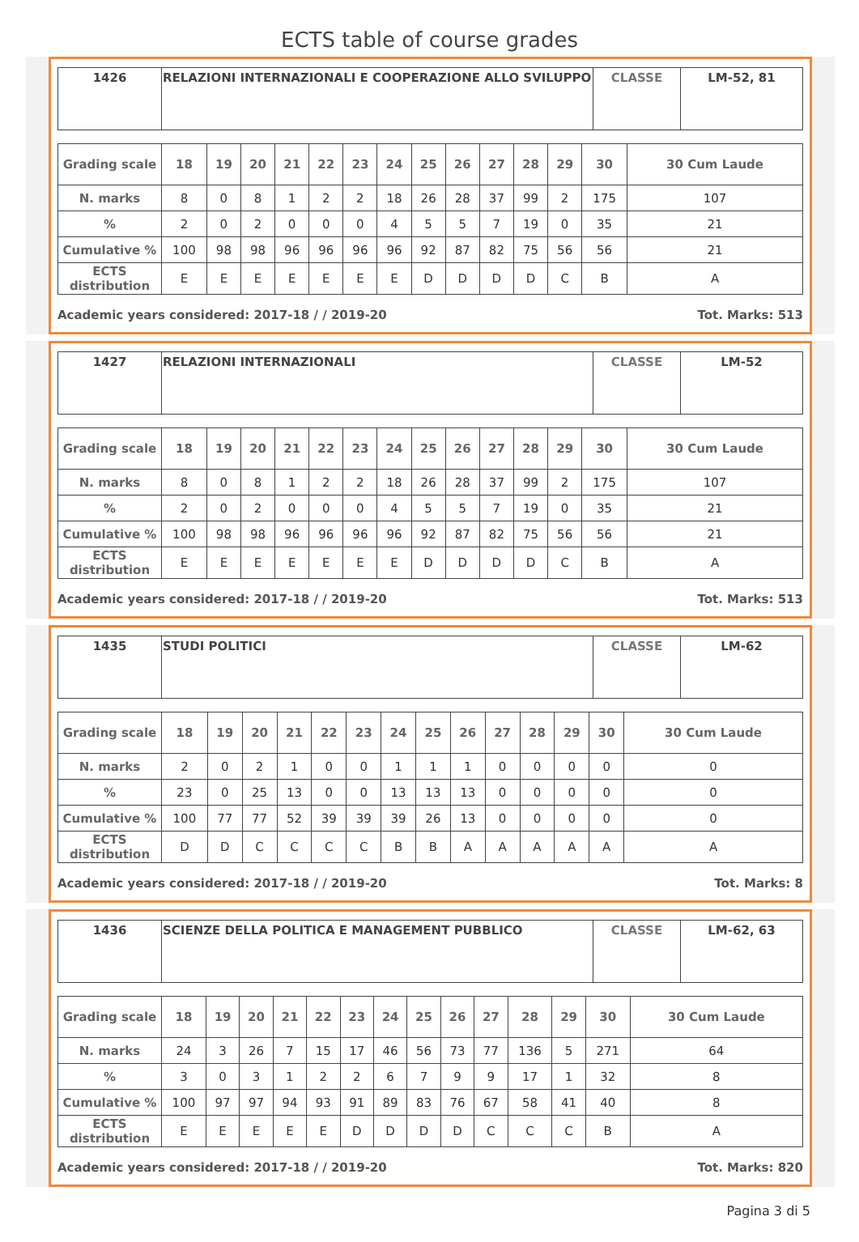ECTS table of course grades
| 1426 | RELAZIONI INTERNAZIONALI E COOPERAZIONE ALLO SVILUPPO | CLASSE | LM-52, 81 |
| Grading scale | 18 | 19 | 20 | 21 | 22 | 23 | 24 | 25 | 26 | 27 | 28 | 29 | 30 | 30 Cum Laude |
| --- | --- | --- | --- | --- | --- | --- | --- | --- | --- | --- | --- | --- | --- | --- |
| N. marks | 8 | 0 | 8 | 1 | 2 | 2 | 18 | 26 | 28 | 37 | 99 | 2 | 175 | 107 |
| % | 2 | 0 | 2 | 0 | 0 | 0 | 4 | 5 | 5 | 7 | 19 | 0 | 35 | 21 |
| Cumulative % | 100 | 98 | 98 | 96 | 96 | 96 | 96 | 92 | 87 | 82 | 75 | 56 | 56 | 21 |
| ECTS distribution | E | E | E | E | E | E | E | D | D | D | D | C | B | A |
Academic years considered: 2017-18 / / 2019-20 Tot. Marks: 513
| 1427 | RELAZIONI INTERNAZIONALI | CLASSE | LM-52 |
| Grading scale | 18 | 19 | 20 | 21 | 22 | 23 | 24 | 25 | 26 | 27 | 28 | 29 | 30 | 30 Cum Laude |
| --- | --- | --- | --- | --- | --- | --- | --- | --- | --- | --- | --- | --- | --- | --- |
| N. marks | 8 | 0 | 8 | 1 | 2 | 2 | 18 | 26 | 28 | 37 | 99 | 2 | 175 | 107 |
| % | 2 | 0 | 2 | 0 | 0 | 0 | 4 | 5 | 5 | 7 | 19 | 0 | 35 | 21 |
| Cumulative % | 100 | 98 | 98 | 96 | 96 | 96 | 96 | 92 | 87 | 82 | 75 | 56 | 56 | 21 |
| ECTS distribution | E | E | E | E | E | E | E | D | D | D | D | C | B | A |
Academic years considered: 2017-18 / / 2019-20 Tot. Marks: 513
| 1435 | STUDI POLITICI | CLASSE | LM-62 |
| Grading scale | 18 | 19 | 20 | 21 | 22 | 23 | 24 | 25 | 26 | 27 | 28 | 29 | 30 | 30 Cum Laude |
| --- | --- | --- | --- | --- | --- | --- | --- | --- | --- | --- | --- | --- | --- | --- |
| N. marks | 2 | 0 | 2 | 1 | 0 | 0 | 1 | 1 | 1 | 0 | 0 | 0 | 0 | 0 |
| % | 23 | 0 | 25 | 13 | 0 | 0 | 13 | 13 | 13 | 0 | 0 | 0 | 0 | 0 |
| Cumulative % | 100 | 77 | 77 | 52 | 39 | 39 | 39 | 26 | 13 | 0 | 0 | 0 | 0 | 0 |
| ECTS distribution | D | D | C | C | C | C | B | B | A | A | A | A | A | A |
Academic years considered: 2017-18 / / 2019-20 Tot. Marks: 8
| 1436 | SCIENZE DELLA POLITICA E MANAGEMENT PUBBLICO | CLASSE | LM-62, 63 |
| Grading scale | 18 | 19 | 20 | 21 | 22 | 23 | 24 | 25 | 26 | 27 | 28 | 29 | 30 | 30 Cum Laude |
| --- | --- | --- | --- | --- | --- | --- | --- | --- | --- | --- | --- | --- | --- | --- |
| N. marks | 24 | 3 | 26 | 7 | 15 | 17 | 46 | 56 | 73 | 77 | 136 | 5 | 271 | 64 |
| % | 3 | 0 | 3 | 1 | 2 | 2 | 6 | 7 | 9 | 9 | 17 | 1 | 32 | 8 |
| Cumulative % | 100 | 97 | 97 | 94 | 93 | 91 | 89 | 83 | 76 | 67 | 58 | 41 | 40 | 8 |
| ECTS distribution | E | E | E | E | E | D | D | D | D | C | C | C | B | A |
Academic years considered: 2017-18 / / 2019-20 Tot. Marks: 820
Pagina 3 di 5